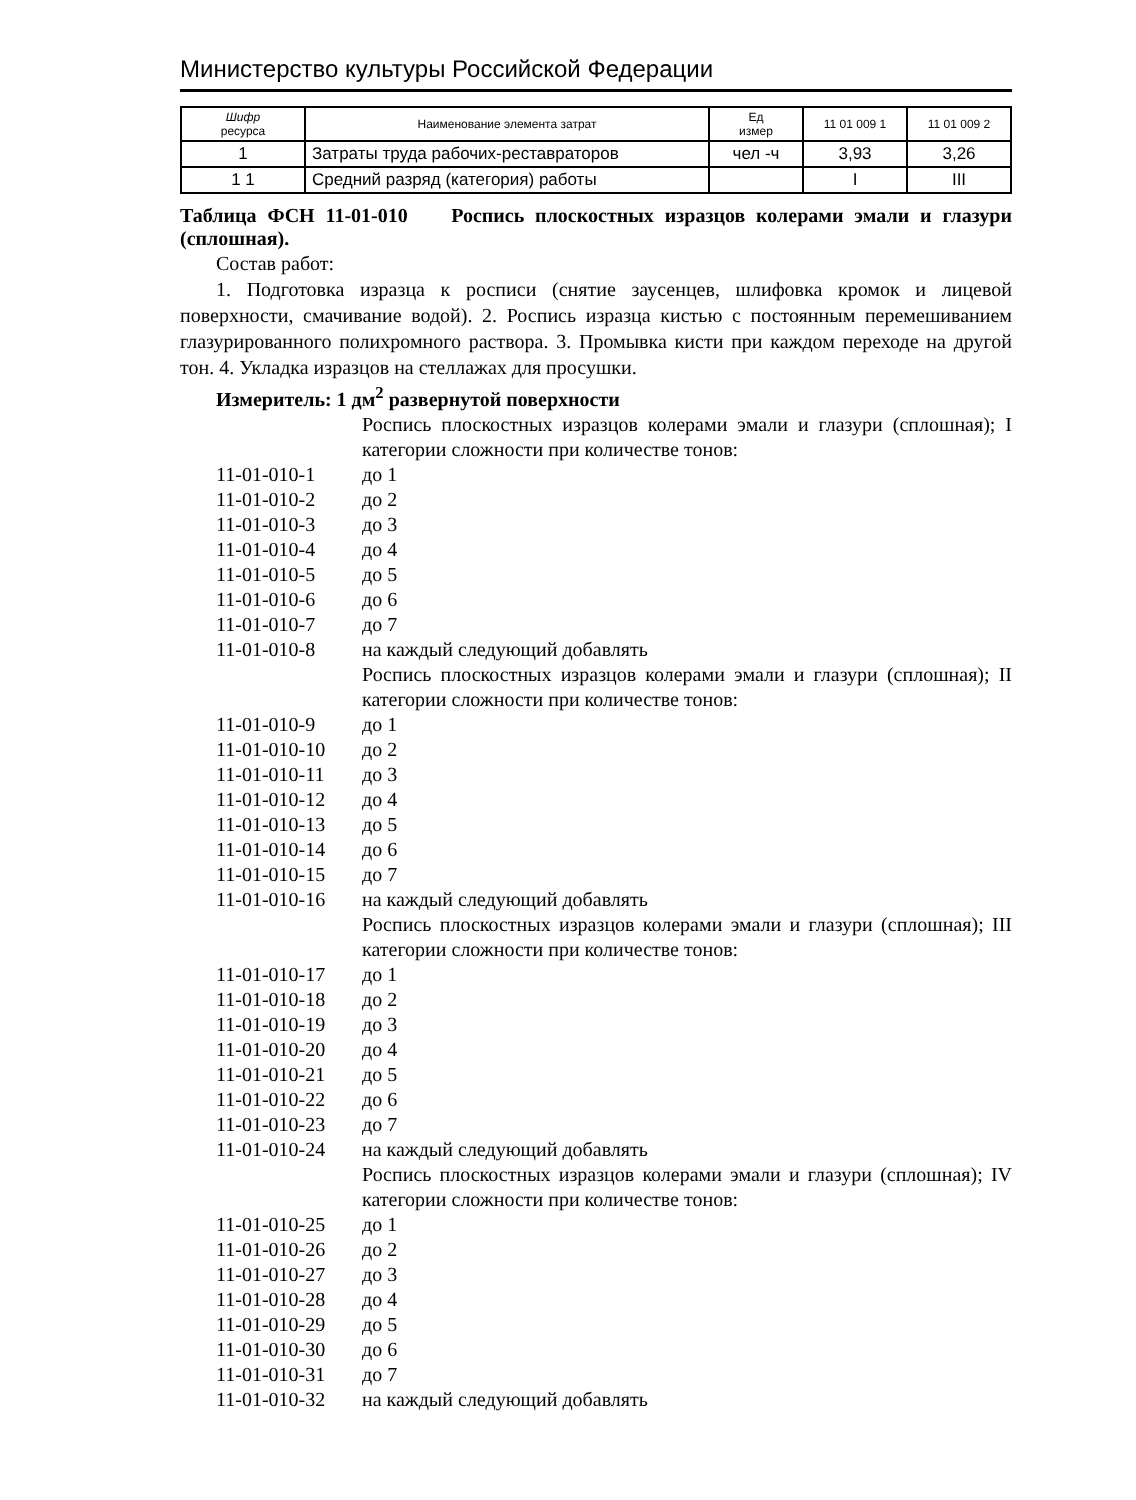Министерство культуры Российской Федерации
| Шифр ресурса | Наименование элемента затрат | Ед измер | 11 01 009 1 | 11 01 009 2 |
| --- | --- | --- | --- | --- |
| 1 | Затраты труда рабочих-реставраторов | чел -ч | 3,93 | 3,26 |
| 1 1 | Средний разряд (категория) работы | | I | III |
Таблица ФСН 11-01-010 Роспись плоскостных изразцов колерами эмали и глазури (сплошная).
Состав работ:
1. Подготовка изразца к росписи (снятие заусенцев, шлифовка кромок и лицевой поверхности, смачивание водой). 2. Роспись изразца кистью с постоянным перемешиванием глазурированного полихромного раствора. 3. Промывка кисти при каждом переходе на другой тон. 4. Укладка изразцов на стеллажах для просушки.
Измеритель: 1 дм<sup>2</sup> развернутой поверхности
| | Роспись плоскостных изразцов колерами эмали и глазури (сплошная); I категории сложности при количестве тонов: |
| 11-01-010-1 | до 1 |
| 11-01-010-2 | до 2 |
| 11-01-010-3 | до 3 |
| 11-01-010-4 | до 4 |
| 11-01-010-5 | до 5 |
| 11-01-010-6 | до 6 |
| 11-01-010-7 | до 7 |
| 11-01-010-8 | на каждый следующий добавлять |
| | Роспись плоскостных изразцов колерами эмали и глазури (сплошная); II категории сложности при количестве тонов: |
| 11-01-010-9 | до 1 |
| 11-01-010-10 | до 2 |
| 11-01-010-11 | до 3 |
| 11-01-010-12 | до 4 |
| 11-01-010-13 | до 5 |
| 11-01-010-14 | до 6 |
| 11-01-010-15 | до 7 |
| 11-01-010-16 | на каждый следующий добавлять |
| | Роспись плоскостных изразцов колерами эмали и глазури (сплошная); III категории сложности при количестве тонов: |
| 11-01-010-17 | до 1 |
| 11-01-010-18 | до 2 |
| 11-01-010-19 | до 3 |
| 11-01-010-20 | до 4 |
| 11-01-010-21 | до 5 |
| 11-01-010-22 | до 6 |
| 11-01-010-23 | до 7 |
| 11-01-010-24 | на каждый следующий добавлять |
| | Роспись плоскостных изразцов колерами эмали и глазури (сплошная); IV категории сложности при количестве тонов: |
| 11-01-010-25 | до 1 |
| 11-01-010-26 | до 2 |
| 11-01-010-27 | до 3 |
| 11-01-010-28 | до 4 |
| 11-01-010-29 | до 5 |
| 11-01-010-30 | до 6 |
| 11-01-010-31 | до 7 |
| 11-01-010-32 | на каждый следующий добавлять |